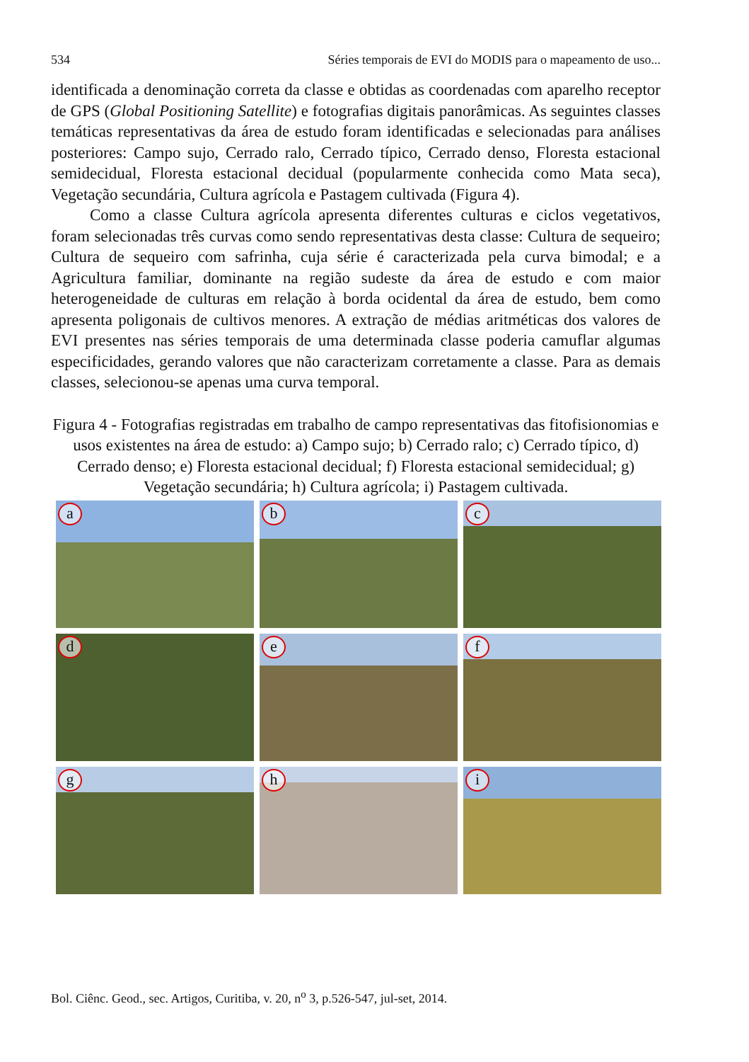534 Séries temporais de EVI do MODIS para o mapeamento de uso...
identificada a denominação correta da classe e obtidas as coordenadas com aparelho receptor de GPS (Global Positioning Satellite) e fotografias digitais panorâmicas. As seguintes classes temáticas representativas da área de estudo foram identificadas e selecionadas para análises posteriores: Campo sujo, Cerrado ralo, Cerrado típico, Cerrado denso, Floresta estacional semidecidual, Floresta estacional decidual (popularmente conhecida como Mata seca), Vegetação secundária, Cultura agrícola e Pastagem cultivada (Figura 4).
Como a classe Cultura agrícola apresenta diferentes culturas e ciclos vegetativos, foram selecionadas três curvas como sendo representativas desta classe: Cultura de sequeiro; Cultura de sequeiro com safrinha, cuja série é caracterizada pela curva bimodal; e a Agricultura familiar, dominante na região sudeste da área de estudo e com maior heterogeneidade de culturas em relação à borda ocidental da área de estudo, bem como apresenta poligonais de cultivos menores. A extração de médias aritméticas dos valores de EVI presentes nas séries temporais de uma determinada classe poderia camuflar algumas especificidades, gerando valores que não caracterizam corretamente a classe. Para as demais classes, selecionou-se apenas uma curva temporal.
Figura 4 - Fotografias registradas em trabalho de campo representativas das fitofisionomias e usos existentes na área de estudo: a) Campo sujo; b) Cerrado ralo; c) Cerrado típico, d) Cerrado denso; e) Floresta estacional decidual; f) Floresta estacional semidecidual; g) Vegetação secundária; h) Cultura agrícola; i) Pastagem cultivada.
a
b
c
d
e
f
g
h
i
Bol. Ciênc. Geod., sec. Artigos, Curitiba, v. 20, n<sup>o</sup> 3, p.526-547, jul-set, 2014.